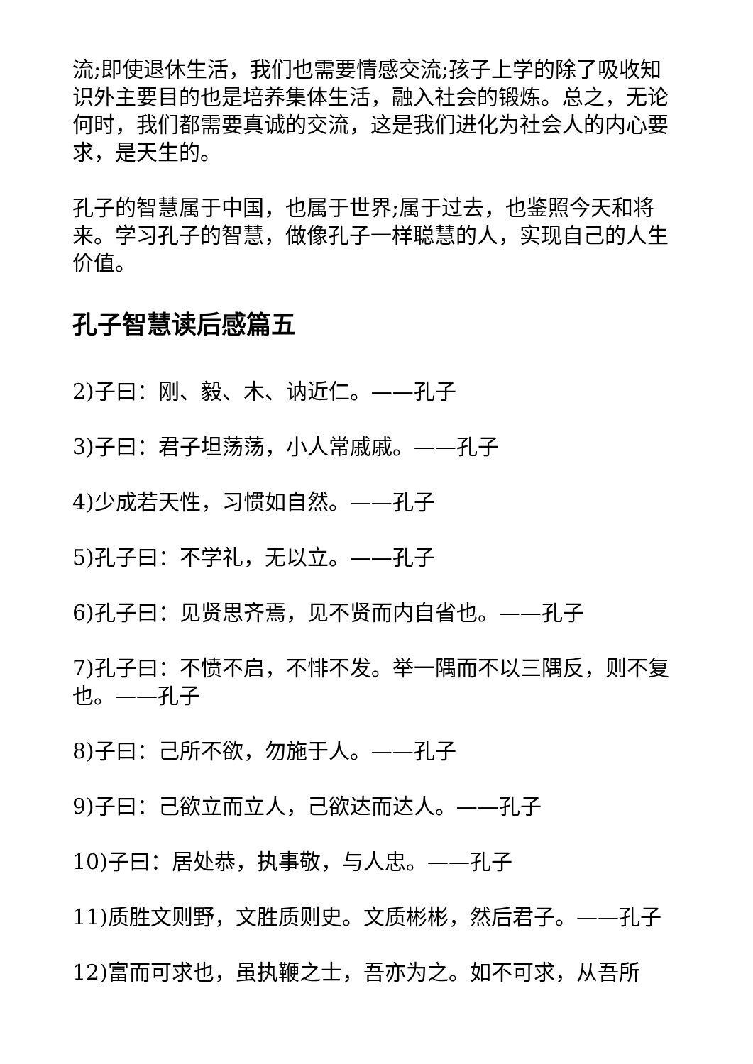流;即使退休生活，我们也需要情感交流;孩子上学的除了吸收知识外主要目的也是培养集体生活，融入社会的锻炼。总之，无论何时，我们都需要真诚的交流，这是我们进化为社会人的内心要求，是天生的。
孔子的智慧属于中国，也属于世界;属于过去，也鉴照今天和将来。学习孔子的智慧，做像孔子一样聪慧的人，实现自己的人生价值。
孔子智慧读后感篇五
2)子曰：刚、毅、木、讷近仁。——孔子
3)子曰：君子坦荡荡，小人常戚戚。——孔子
4)少成若天性，习惯如自然。——孔子
5)孔子曰：不学礼，无以立。——孔子
6)孔子曰：见贤思齐焉，见不贤而内自省也。——孔子
7)孔子曰：不愤不启，不悱不发。举一隅而不以三隅反，则不复也。——孔子
8)子曰：己所不欲，勿施于人。——孔子
9)子曰：己欲立而立人，己欲达而达人。——孔子
10)子曰：居处恭，执事敬，与人忠。——孔子
11)质胜文则野，文胜质则史。文质彬彬，然后君子。——孔子
12)富而可求也，虽执鞭之士，吾亦为之。如不可求，从吾所